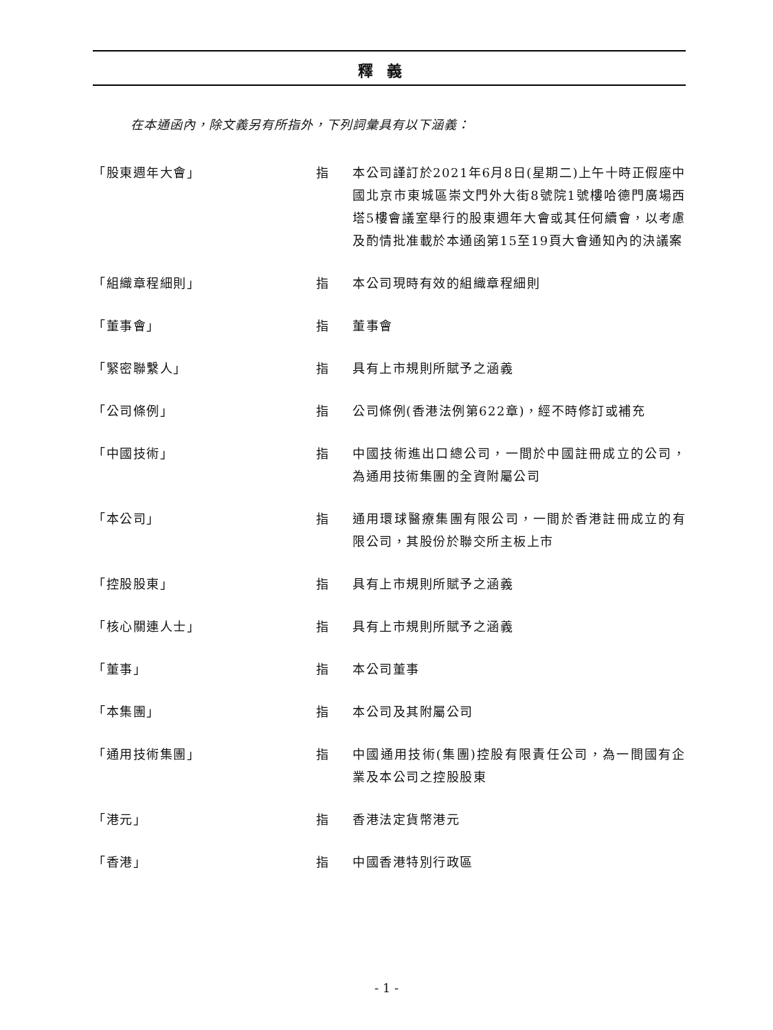釋義
在本通函內，除文義另有所指外，下列詞彙具有以下涵義：
| 「股東週年大會」 | 指 | 本公司謹訂於2021年6月8日(星期二)上午十時正假座中國北京市東城區崇文門外大街8號院1號樓哈德門廣場西塔5樓會議室舉行的股東週年大會或其任何續會，以考慮及酌情批准載於本通函第15至19頁大會通知內的決議案 |
| 「組織章程細則」 | 指 | 本公司現時有效的組織章程細則 |
| 「董事會」 | 指 | 董事會 |
| 「緊密聯繫人」 | 指 | 具有上市規則所賦予之涵義 |
| 「公司條例」 | 指 | 公司條例(香港法例第622章)，經不時修訂或補充 |
| 「中國技術」 | 指 | 中國技術進出口總公司，一間於中國註冊成立的公司，為通用技術集團的全資附屬公司 |
| 「本公司」 | 指 | 通用環球醫療集團有限公司，一間於香港註冊成立的有限公司，其股份於聯交所主板上市 |
| 「控股股東」 | 指 | 具有上市規則所賦予之涵義 |
| 「核心關連人士」 | 指 | 具有上市規則所賦予之涵義 |
| 「董事」 | 指 | 本公司董事 |
| 「本集團」 | 指 | 本公司及其附屬公司 |
| 「通用技術集團」 | 指 | 中國通用技術(集團)控股有限責任公司，為一間國有企業及本公司之控股股東 |
| 「港元」 | 指 | 香港法定貨幣港元 |
| 「香港」 | 指 | 中國香港特別行政區 |
- 1 -